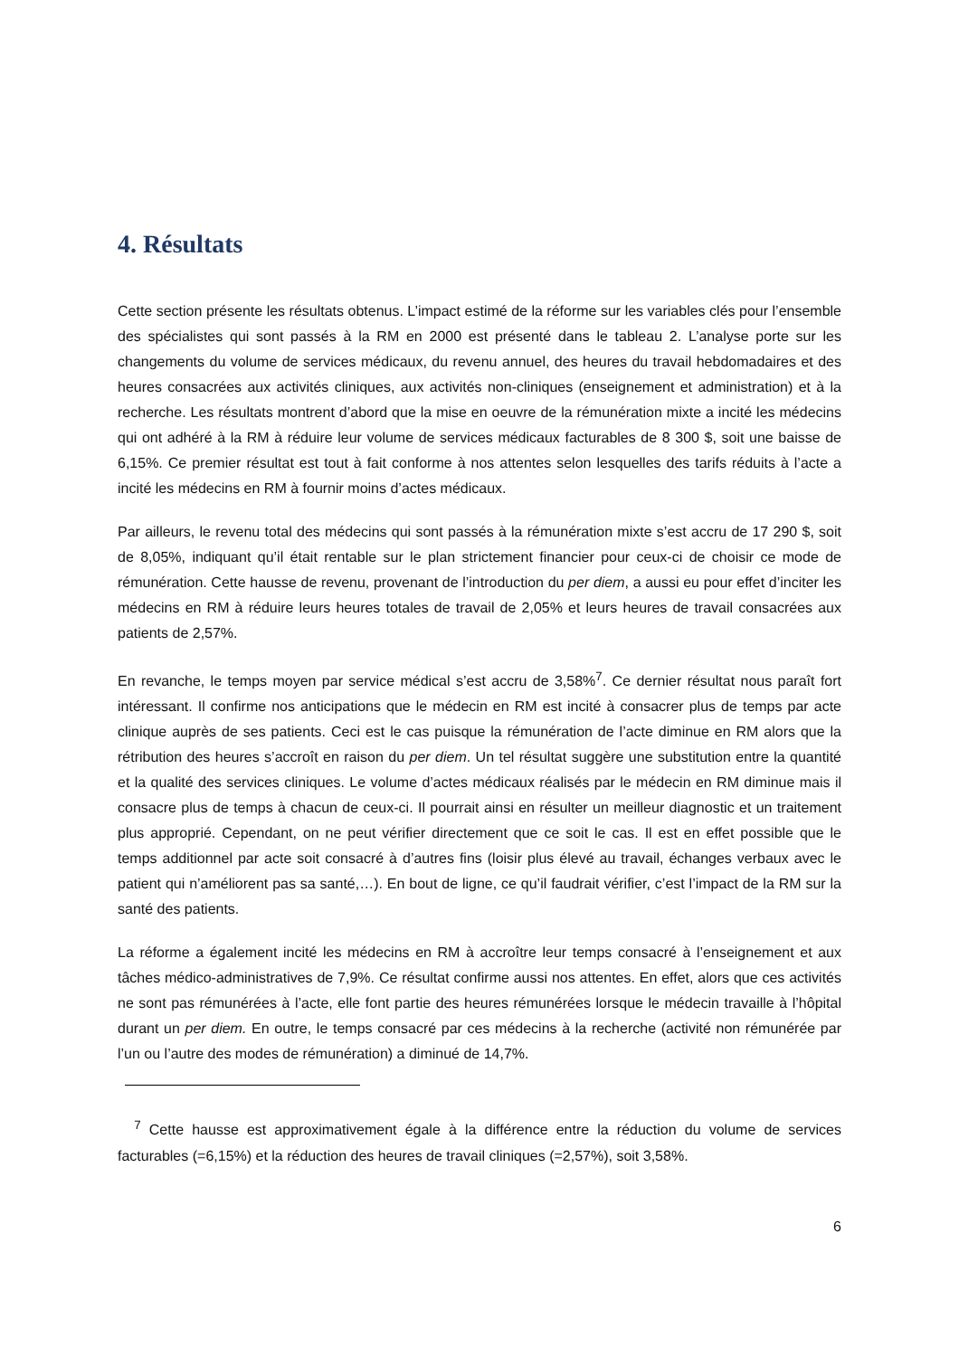4. Résultats
Cette section présente les résultats obtenus. L’impact estimé de la réforme sur les variables clés pour l’ensemble des spécialistes qui sont passés à la RM en 2000 est présenté dans le tableau 2. L’analyse porte sur les changements du volume de services médicaux, du revenu annuel, des heures du travail hebdomadaires et des heures consacrées aux activités cliniques, aux activités non-cliniques (enseignement et administration) et à la recherche. Les résultats montrent d’abord que la mise en oeuvre de la rémunération mixte a incité les médecins qui ont adhéré à la RM à réduire leur volume de services médicaux facturables de 8 300 $, soit une baisse de 6,15%. Ce premier résultat est tout à fait conforme à nos attentes selon lesquelles des tarifs réduits à l’acte a incité les médecins en RM à fournir moins d’actes médicaux.
Par ailleurs, le revenu total des médecins qui sont passés à la rémunération mixte s’est accru de 17 290 $, soit de 8,05%, indiquant qu’il était rentable sur le plan strictement financier pour ceux-ci de choisir ce mode de rémunération. Cette hausse de revenu, provenant de l’introduction du per diem, a aussi eu pour effet d’inciter les médecins en RM à réduire leurs heures totales de travail de 2,05% et leurs heures de travail consacrées aux patients de 2,57%.
En revanche, le temps moyen par service médical s’est accru de 3,58%<sup>7</sup>. Ce dernier résultat nous paraît fort intéressant. Il confirme nos anticipations que le médecin en RM est incité à consacrer plus de temps par acte clinique auprès de ses patients. Ceci est le cas puisque la rémunération de l’acte diminue en RM alors que la rétribution des heures s’accroît en raison du per diem. Un tel résultat suggère une substitution entre la quantité et la qualité des services cliniques. Le volume d’actes médicaux réalisés par le médecin en RM diminue mais il consacre plus de temps à chacun de ceux-ci. Il pourrait ainsi en résulter un meilleur diagnostic et un traitement plus approprié. Cependant, on ne peut vérifier directement que ce soit le cas. Il est en effet possible que le temps additionnel par acte soit consacré à d’autres fins (loisir plus élevé au travail, échanges verbaux avec le patient qui n’améliorent pas sa santé,…). En bout de ligne, ce qu’il faudrait vérifier, c’est l’impact de la RM sur la santé des patients.
La réforme a également incité les médecins en RM à accroître leur temps consacré à l’enseignement et aux tâches médico-administratives de 7,9%. Ce résultat confirme aussi nos attentes. En effet, alors que ces activités ne sont pas rémunérées à l’acte, elle font partie des heures rémunérées lorsque le médecin travaille à l’hôpital durant un per diem. En outre, le temps consacré par ces médecins à la recherche (activité non rémunérée par l’un ou l’autre des modes de rémunération) a diminué de 14,7%.
<sup>7</sup> Cette hausse est approximativement égale à la différence entre la réduction du volume de services facturables (=6,15%) et la réduction des heures de travail cliniques (=2,57%), soit 3,58%.
6